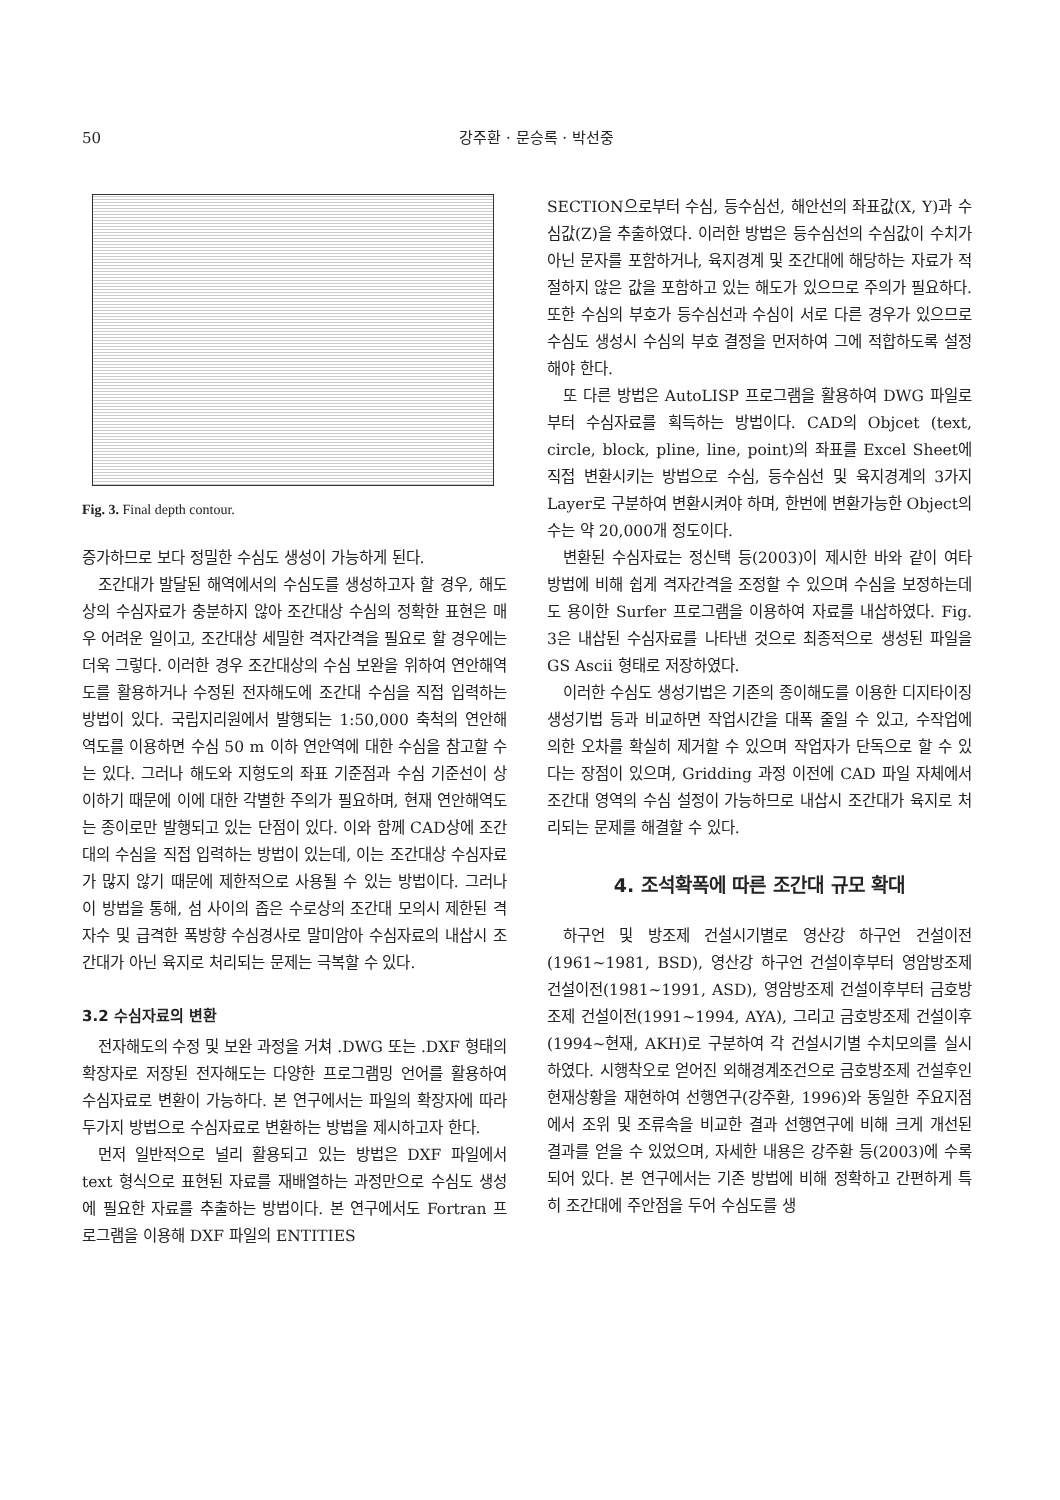50 강주환 · 문승록 · 박선중
Fig. 3. Final depth contour.
증가하므로 보다 정밀한 수심도 생성이 가능하게 된다.
조간대가 발달된 해역에서의 수심도를 생성하고자 할 경우, 해도상의 수심자료가 충분하지 않아 조간대상 수심의 정확한 표현은 매우 어려운 일이고, 조간대상 세밀한 격자간격을 필요로 할 경우에는 더욱 그렇다. 이러한 경우 조간대상의 수심 보완을 위하여 연안해역도를 활용하거나 수정된 전자해도에 조간대 수심을 직접 입력하는 방법이 있다. 국립지리원에서 발행되는 1:50,000 축척의 연안해역도를 이용하면 수심 50 m 이하 연안역에 대한 수심을 참고할 수는 있다. 그러나 해도와 지형도의 좌표 기준점과 수심 기준선이 상이하기 때문에 이에 대한 각별한 주의가 필요하며, 현재 연안해역도는 종이로만 발행되고 있는 단점이 있다. 이와 함께 CAD상에 조간대의 수심을 직접 입력하는 방법이 있는데, 이는 조간대상 수심자료가 많지 않기 때문에 제한적으로 사용될 수 있는 방법이다. 그러나 이 방법을 통해, 섬 사이의 좁은 수로상의 조간대 모의시 제한된 격자수 및 급격한 폭방향 수심경사로 말미암아 수심자료의 내삽시 조간대가 아닌 육지로 처리되는 문제는 극복할 수 있다.
3.2 수심자료의 변환
전자해도의 수정 및 보완 과정을 거쳐 .DWG 또는 .DXF 형태의 확장자로 저장된 전자해도는 다양한 프로그램밍 언어를 활용하여 수심자료로 변환이 가능하다. 본 연구에서는 파일의 확장자에 따라 두가지 방법으로 수심자료로 변환하는 방법을 제시하고자 한다.
먼저 일반적으로 널리 활용되고 있는 방법은 DXF 파일에서 text 형식으로 표현된 자료를 재배열하는 과정만으로 수심도 생성에 필요한 자료를 추출하는 방법이다. 본 연구에서도 Fortran 프로그램을 이용해 DXF 파일의 ENTITIES
SECTION으로부터 수심, 등수심선, 해안선의 좌표값(X, Y)과 수심값(Z)을 추출하였다. 이러한 방법은 등수심선의 수심값이 수치가 아닌 문자를 포함하거나, 육지경계 및 조간대에 해당하는 자료가 적절하지 않은 값을 포함하고 있는 해도가 있으므로 주의가 필요하다. 또한 수심의 부호가 등수심선과 수심이 서로 다른 경우가 있으므로 수심도 생성시 수심의 부호 결정을 먼저하여 그에 적합하도록 설정해야 한다.
또 다른 방법은 AutoLISP 프로그램을 활용하여 DWG 파일로부터 수심자료를 획득하는 방법이다. CAD의 Objcet (text, circle, block, pline, line, point)의 좌표를 Excel Sheet에 직접 변환시키는 방법으로 수심, 등수심선 및 육지경계의 3가지 Layer로 구분하여 변환시켜야 하며, 한번에 변환가능한 Object의 수는 약 20,000개 정도이다.
변환된 수심자료는 정신택 등(2003)이 제시한 바와 같이 여타 방법에 비해 쉽게 격자간격을 조정할 수 있으며 수심을 보정하는데도 용이한 Surfer 프로그램을 이용하여 자료를 내삽하였다. Fig. 3은 내삽된 수심자료를 나타낸 것으로 최종적으로 생성된 파일을 GS Ascii 형태로 저장하였다.
이러한 수심도 생성기법은 기존의 종이해도를 이용한 디지타이징 생성기법 등과 비교하면 작업시간을 대폭 줄일 수 있고, 수작업에 의한 오차를 확실히 제거할 수 있으며 작업자가 단독으로 할 수 있다는 장점이 있으며, Gridding 과정 이전에 CAD 파일 자체에서 조간대 영역의 수심 설정이 가능하므로 내삽시 조간대가 육지로 처리되는 문제를 해결할 수 있다.
4. 조석확폭에 따른 조간대 규모 확대
하구언 및 방조제 건설시기별로 영산강 하구언 건설이전(1961~1981, BSD), 영산강 하구언 건설이후부터 영암방조제 건설이전(1981~1991, ASD), 영암방조제 건설이후부터 금호방조제 건설이전(1991~1994, AYA), 그리고 금호방조제 건설이후(1994~현재, AKH)로 구분하여 각 건설시기별 수치모의를 실시하였다. 시행착오로 얻어진 외해경계조건으로 금호방조제 건설후인 현재상황을 재현하여 선행연구(강주환, 1996)와 동일한 주요지점에서 조위 및 조류속을 비교한 결과 선행연구에 비해 크게 개선된 결과를 얻을 수 있었으며, 자세한 내용은 강주환 등(2003)에 수록되어 있다. 본 연구에서는 기존 방법에 비해 정확하고 간편하게 특히 조간대에 주안점을 두어 수심도를 생